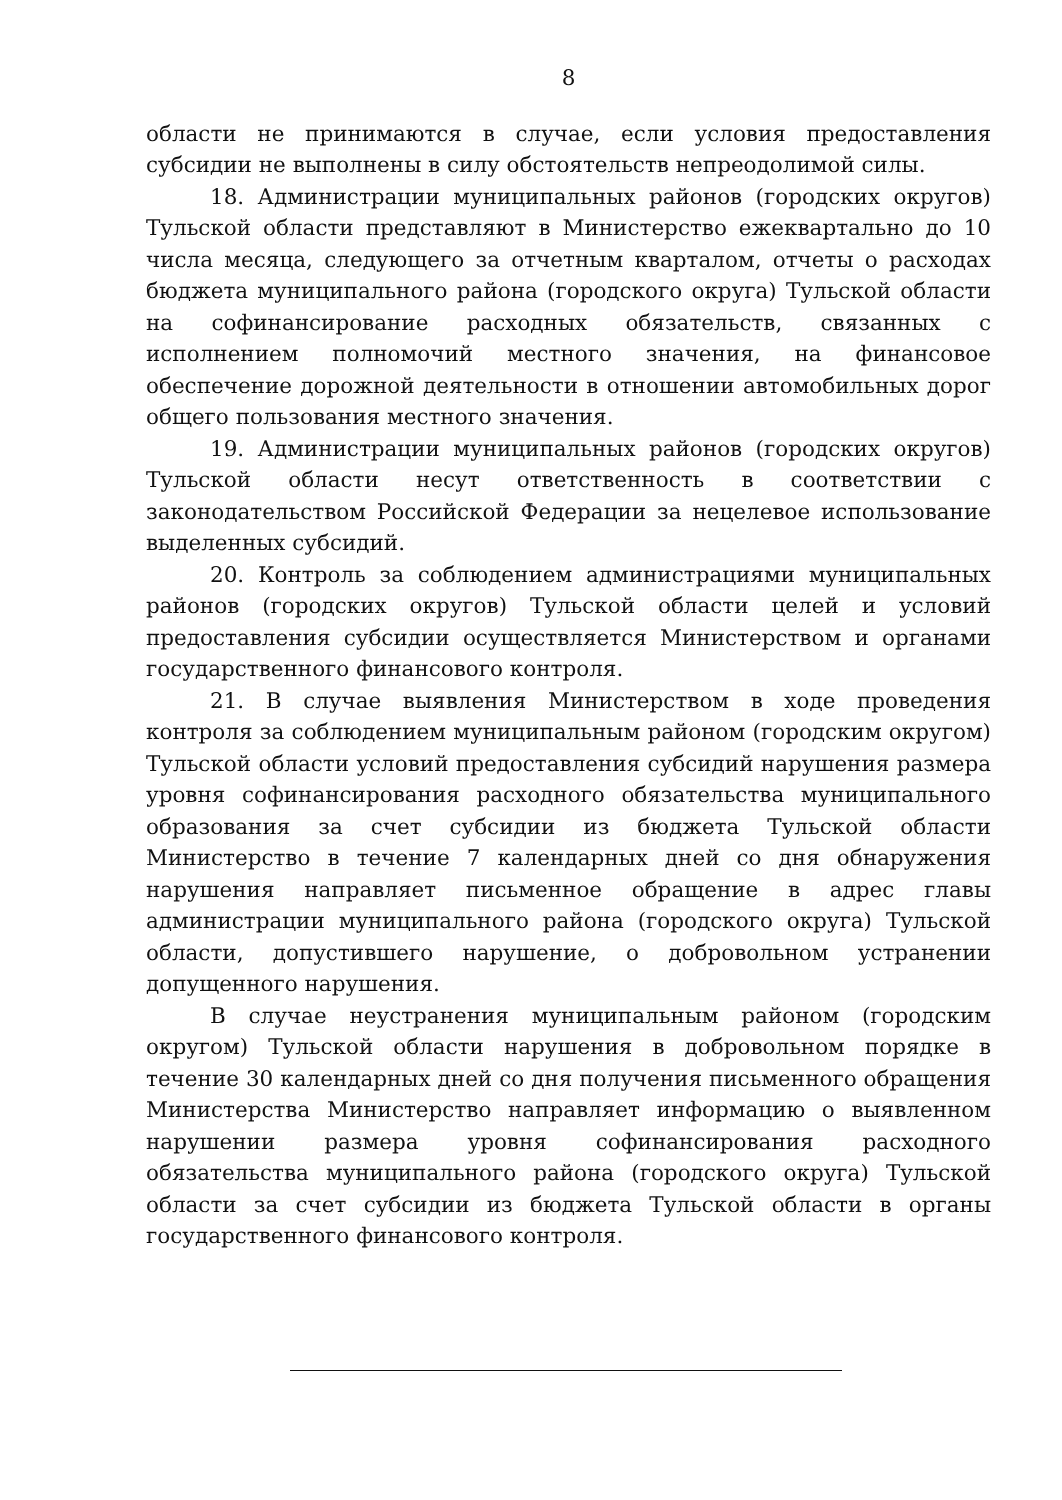8
области не принимаются в случае, если условия предоставления субсидии не выполнены в силу обстоятельств непреодолимой силы.
18. Администрации муниципальных районов (городских округов) Тульской области представляют в Министерство ежеквартально до 10 числа месяца, следующего за отчетным кварталом, отчеты о расходах бюджета муниципального района (городского округа) Тульской области на софинансирование расходных обязательств, связанных с исполнением полномочий местного значения, на финансовое обеспечение дорожной деятельности в отношении автомобильных дорог общего пользования местного значения.
19. Администрации муниципальных районов (городских округов) Тульской области несут ответственность в соответствии с законодательством Российской Федерации за нецелевое использование выделенных субсидий.
20. Контроль за соблюдением администрациями муниципальных районов (городских округов) Тульской области целей и условий предоставления субсидии осуществляется Министерством и органами государственного финансового контроля.
21. В случае выявления Министерством в ходе проведения контроля за соблюдением муниципальным районом (городским округом) Тульской области условий предоставления субсидий нарушения размера уровня софинансирования расходного обязательства муниципального образования за счет субсидии из бюджета Тульской области Министерство в течение 7 календарных дней со дня обнаружения нарушения направляет письменное обращение в адрес главы администрации муниципального района (городского округа) Тульской области, допустившего нарушение, о добровольном устранении допущенного нарушения.
В случае неустранения муниципальным районом (городским округом) Тульской области нарушения в добровольном порядке в течение 30 календарных дней со дня получения письменного обращения Министерства Министерство направляет информацию о выявленном нарушении размера уровня софинансирования расходного обязательства муниципального района (городского округа) Тульской области за счет субсидии из бюджета Тульской области в органы государственного финансового контроля.